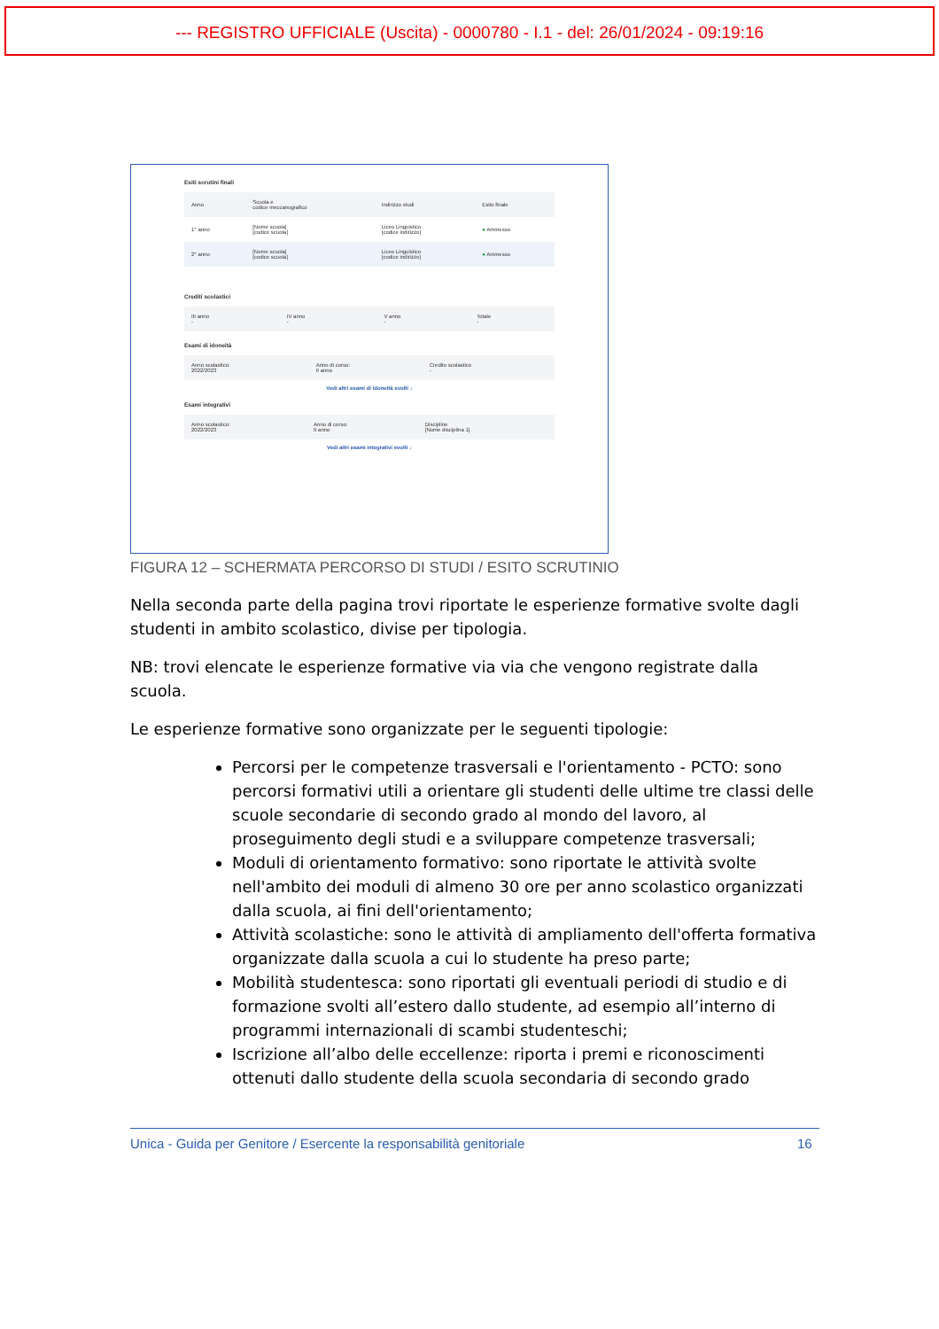--- REGISTRO UFFICIALE (Uscita) - 0000780 - I.1 - del: 26/01/2024 - 09:19:16
Esiti scrutini finali
| Anno | Scuola e codice meccanografico | Indirizzo studi | Esito finale |
| --- | --- | --- | --- |
| 1° anno | [Nome scuola] [codice scuola] | Liceo Linguistico [codice indirizzo] | ● Ammesso |
| 2° anno | [Nome scuola] [codice scuola] | Liceo Linguistico [codice indirizzo] | ● Ammesso |
Crediti scolastici
| III anno - | IV anno - | V anno - | Totale - |
Esami di idoneità
| Anno scolastico: 2022/2023 | Anno di corso: II anno | Credito scolastico - |
Vedi altri esami di idoneità svolti ↓
Esami integrativi
| Anno scolastico: 2022/2023 | Anno di corso: II anno | Discipline [Nome disciplina 1] |
Vedi altri esami integrativi svolti ↓
FIGURA 12 – SCHERMATA PERCORSO DI STUDI / ESITO SCRUTINIO
Nella seconda parte della pagina trovi riportate le esperienze formative svolte dagli studenti in ambito scolastico, divise per tipologia.
NB: trovi elencate le esperienze formative via via che vengono registrate dalla scuola.
Le esperienze formative sono organizzate per le seguenti tipologie:
Percorsi per le competenze trasversali e l'orientamento - PCTO: sono percorsi formativi utili a orientare gli studenti delle ultime tre classi delle scuole secondarie di secondo grado al mondo del lavoro, al proseguimento degli studi e a sviluppare competenze trasversali;
Moduli di orientamento formativo: sono riportate le attività svolte nell'ambito dei moduli di almeno 30 ore per anno scolastico organizzati dalla scuola, ai fini dell'orientamento;
Attività scolastiche: sono le attività di ampliamento dell'offerta formativa organizzate dalla scuola a cui lo studente ha preso parte;
Mobilità studentesca: sono riportati gli eventuali periodi di studio e di formazione svolti all’estero dallo studente, ad esempio all’interno di programmi internazionali di scambi studenteschi;
Iscrizione all’albo delle eccellenze: riporta i premi e riconoscimenti ottenuti dallo studente della scuola secondaria di secondo grado
Unica - Guida per Genitore / Esercente la responsabilità genitoriale 16